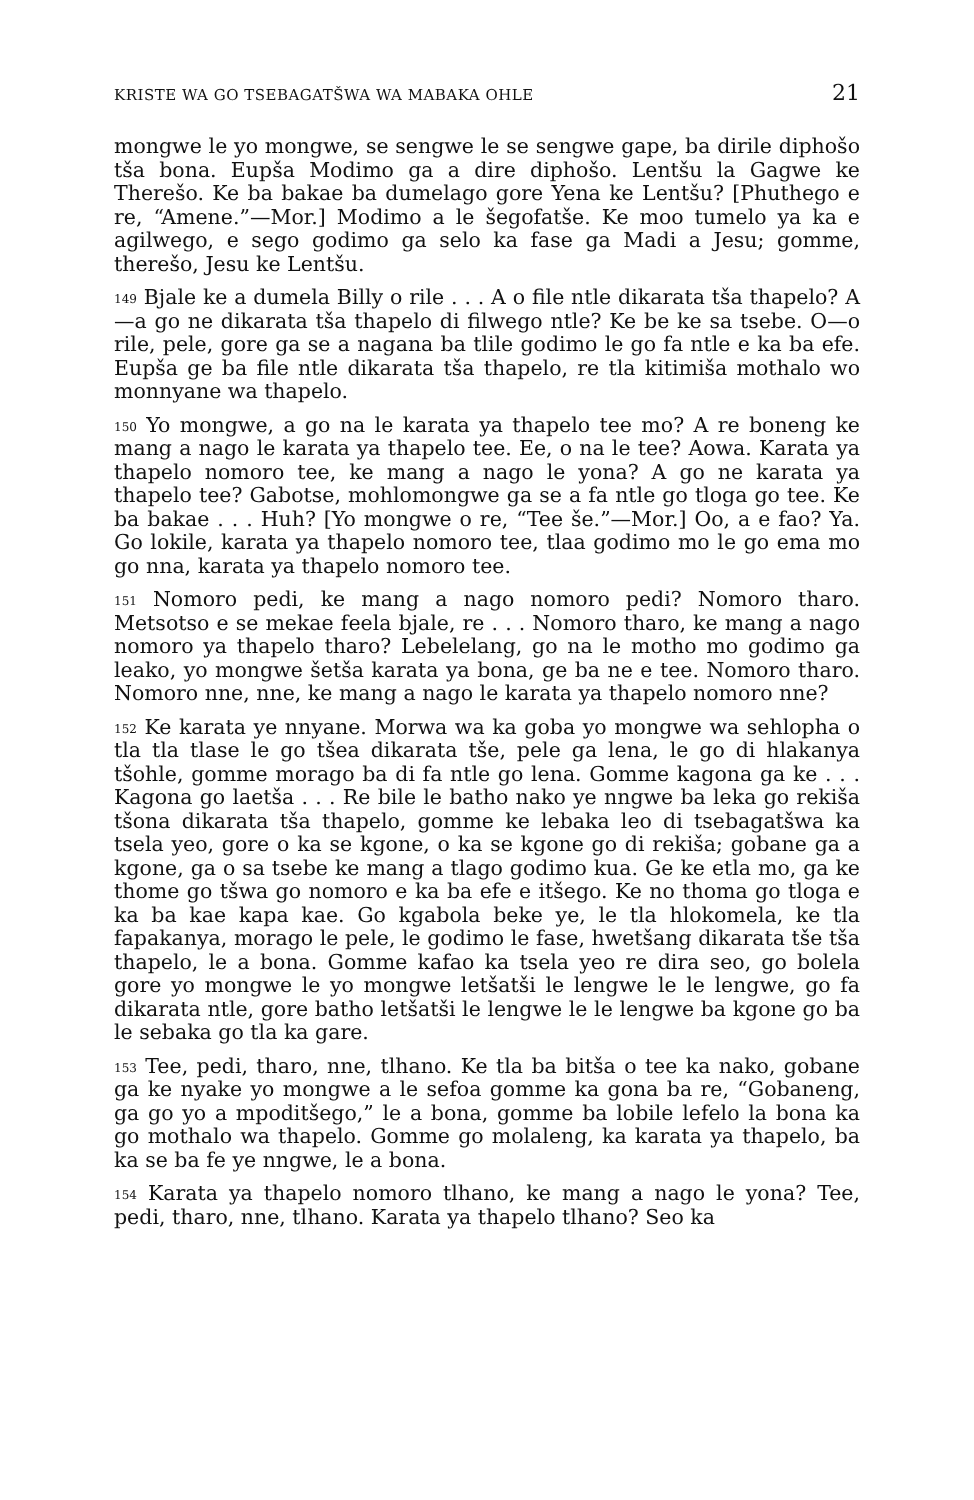KRISTE WA GO TSEBAGATŠWA WA MABAKA OHLE 21
mongwe le yo mongwe, se sengwe le se sengwe gape, ba dirile diphošo tša bona. Eupša Modimo ga a dire diphošo. Lentšu la Gagwe ke Therešo. Ke ba bakae ba dumelago gore Yena ke Lentšu? [Phuthego e re, “Amene.”—Mor.] Modimo a le šegofatše. Ke moo tumelo ya ka e agilwego, e sego godimo ga selo ka fase ga Madi a Jesu; gomme, therešo, Jesu ke Lentšu.
<sup>149</sup> Bjale ke a dumela Billy o rile . . . A o file ntle dikarata tša thapelo? A—a go ne dikarata tša thapelo di filwego ntle? Ke be ke sa tsebe. O—o rile, pele, gore ga se a nagana ba tlile godimo le go fa ntle e ka ba efe. Eupša ge ba file ntle dikarata tša thapelo, re tla kitimiša mothalo wo monnyane wa thapelo.
<sup>150</sup> Yo mongwe, a go na le karata ya thapelo tee mo? A re boneng ke mang a nago le karata ya thapelo tee. Ee, o na le tee? Aowa. Karata ya thapelo nomoro tee, ke mang a nago le yona? A go ne karata ya thapelo tee? Gabotse, mohlomongwe ga se a fa ntle go tloga go tee. Ke ba bakae . . . Huh? [Yo mongwe o re, “Tee še.”—Mor.] Oo, a e fao? Ya. Go lokile, karata ya thapelo nomoro tee, tlaa godimo mo le go ema mo go nna, karata ya thapelo nomoro tee.
<sup>151</sup> Nomoro pedi, ke mang a nago nomoro pedi? Nomoro tharo. Metsotso e se mekae feela bjale, re . . . Nomoro tharo, ke mang a nago nomoro ya thapelo tharo? Lebelelang, go na le motho mo godimo ga leako, yo mongwe šetša karata ya bona, ge ba ne e tee. Nomoro tharo. Nomoro nne, nne, ke mang a nago le karata ya thapelo nomoro nne?
<sup>152</sup> Ke karata ye nnyane. Morwa wa ka goba yo mongwe wa sehlopha o tla tla tlase le go tšea dikarata tše, pele ga lena, le go di hlakanya tšohle, gomme morago ba di fa ntle go lena. Gomme kagona ga ke . . . Kagona go laetša . . . Re bile le batho nako ye nngwe ba leka go rekiša tšona dikarata tša thapelo, gomme ke lebaka leo di tsebagatšwa ka tsela yeo, gore o ka se kgone, o ka se kgone go di rekiša; gobane ga a kgone, ga o sa tsebe ke mang a tlago godimo kua. Ge ke etla mo, ga ke thome go tšwa go nomoro e ka ba efe e itšego. Ke no thoma go tloga e ka ba kae kapa kae. Go kgabola beke ye, le tla hlokomela, ke tla fapakanya, morago le pele, le godimo le fase, hwetšang dikarata tše tša thapelo, le a bona. Gomme kafao ka tsela yeo re dira seo, go bolela gore yo mongwe le yo mongwe letšatši le lengwe le le lengwe, go fa dikarata ntle, gore batho letšatši le lengwe le le lengwe ba kgone go ba le sebaka go tla ka gare.
<sup>153</sup> Tee, pedi, tharo, nne, tlhano. Ke tla ba bitša o tee ka nako, gobane ga ke nyake yo mongwe a le sefoa gomme ka gona ba re, “Gobaneng, ga go yo a mpoditšego,” le a bona, gomme ba lobile lefelo la bona ka go mothalo wa thapelo. Gomme go molaleng, ka karata ya thapelo, ba ka se ba fe ye nngwe, le a bona.
<sup>154</sup> Karata ya thapelo nomoro tlhano, ke mang a nago le yona? Tee, pedi, tharo, nne, tlhano. Karata ya thapelo tlhano? Seo ka